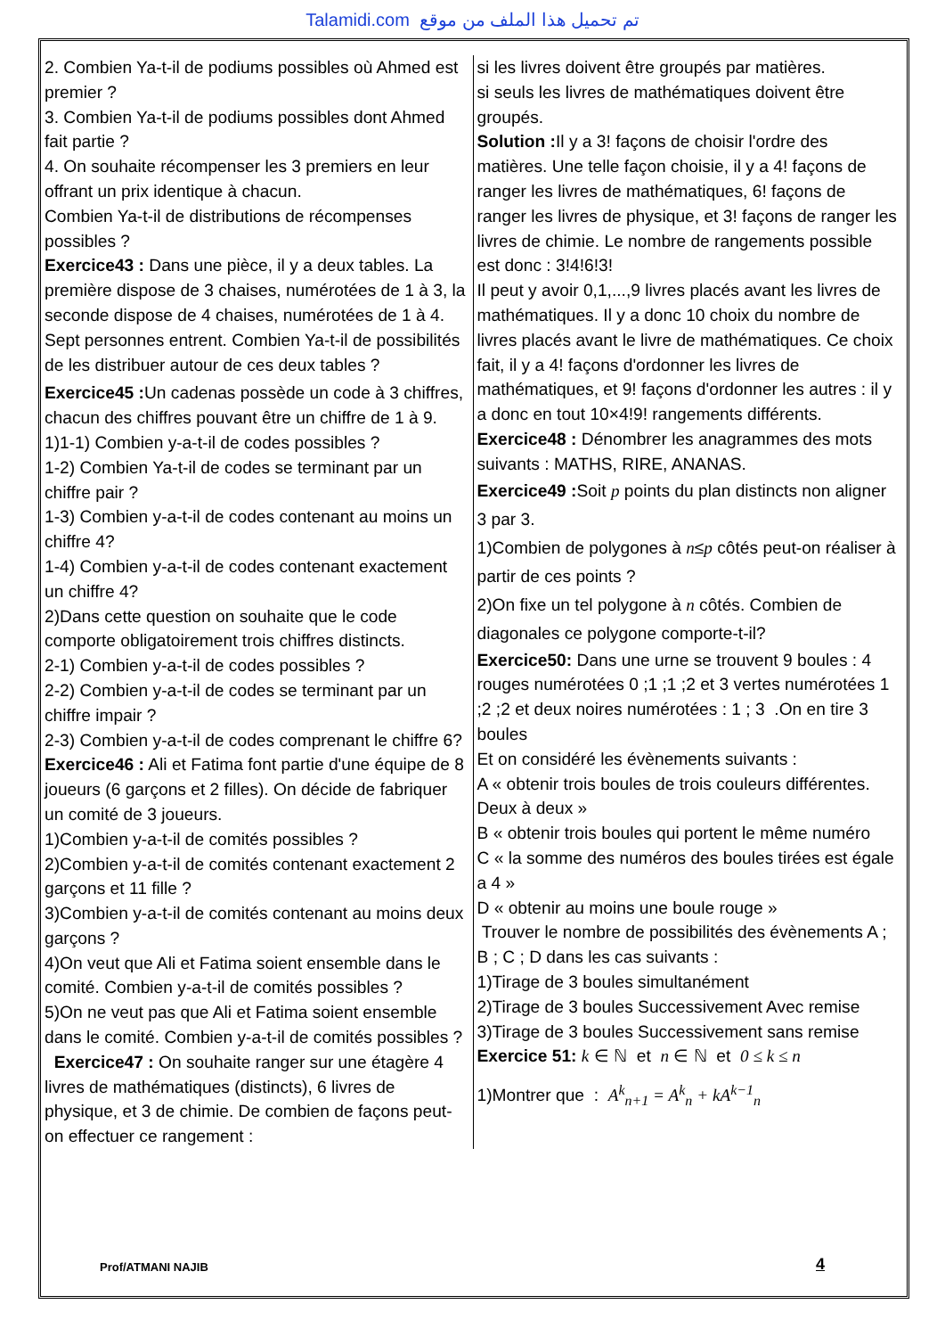Talamidi.com تم تحميل هذا الملف من موقع
2. Combien Ya-t-il de podiums possibles où Ahmed est premier ?
3. Combien Ya-t-il de podiums possibles dont Ahmed fait partie ?
4. On souhaite récompenser les 3 premiers en leur offrant un prix identique à chacun.
Combien Ya-t-il de distributions de récompenses possibles ?
Exercice43 : Dans une pièce, il y a deux tables. La première dispose de 3 chaises, numérotées de 1 à 3, la seconde dispose de 4 chaises, numérotées de 1 à 4. Sept personnes entrent. Combien Ya-t-il de possibilités de les distribuer autour de ces deux tables ?
Exercice45 : Un cadenas possède un code à 3 chiffres, chacun des chiffres pouvant être un chiffre de 1 à 9.
1)1-1) Combien y-a-t-il de codes possibles ?
1-2) Combien Ya-t-il de codes se terminant par un chiffre pair ?
1-3) Combien y-a-t-il de codes contenant au moins un chiffre 4?
1-4) Combien y-a-t-il de codes contenant exactement un chiffre 4?
2)Dans cette question on souhaite que le code comporte obligatoirement trois chiffres distincts.
2-1) Combien y-a-t-il de codes possibles ?
2-2) Combien y-a-t-il de codes se terminant par un chiffre impair ?
2-3) Combien y-a-t-il de codes comprenant le chiffre 6?
Exercice46 : Ali et Fatima font partie d'une équipe de 8 joueurs (6 garçons et 2 filles). On décide de fabriquer un comité de 3 joueurs.
1)Combien y-a-t-il de comités possibles ?
2)Combien y-a-t-il de comités contenant exactement 2 garçons et 11 fille ?
3)Combien y-a-t-il de comités contenant au moins deux garçons ?
4)On veut que Ali et Fatima soient ensemble dans le comité. Combien y-a-t-il de comités possibles ?
5)On ne veut pas que Ali et Fatima soient ensemble dans le comité. Combien y-a-t-il de comités possibles ?
Exercice47 : On souhaite ranger sur une étagère 4 livres de mathématiques (distincts), 6 livres de physique, et 3 de chimie. De combien de façons peut-on effectuer ce rangement :
si les livres doivent être groupés par matières.
si seuls les livres de mathématiques doivent être groupés.
Solution : Il y a 3! façons de choisir l'ordre des matières. Une telle façon choisie, il y a 4! façons de ranger les livres de mathématiques, 6! façons de ranger les livres de physique, et 3! façons de ranger les livres de chimie. Le nombre de rangements possible est donc : 3!4!6!3!
Il peut y avoir 0,1,...,9 livres placés avant les livres de mathématiques. Il y a donc 10 choix du nombre de livres placés avant le livre de mathématiques. Ce choix fait, il y a 4! façons d'ordonner les livres de mathématiques, et 9! façons d'ordonner les autres : il y a donc en tout 10×4!9! rangements différents.
Exercice48 : Dénombrer les anagrammes des mots suivants : MATHS, RIRE, ANANAS.
Exercice49 : Soit p points du plan distincts non aligner 3 par 3.
1)Combien de polygones à n≤p côtés peut-on réaliser à partir de ces points ?
2)On fixe un tel polygone à n côtés. Combien de diagonales ce polygone comporte-t-il?
Exercice50: Dans une urne se trouvent 9 boules : 4 rouges numérotées 0 ;1 ;1 ;2 et 3 vertes numérotées 1 ;2 ;2 et deux noires numérotées : 1 ; 3 .On en tire 3 boules
Et on considéré les évènements suivants :
A « obtenir trois boules de trois couleurs différentes. Deux à deux »
B « obtenir trois boules qui portent le même numéro
C « la somme des numéros des boules tirées est égale a 4 »
D « obtenir au moins une boule rouge »
Trouver le nombre de possibilités des évènements A ; B ; C ; D dans les cas suivants :
1)Tirage de 3 boules simultanément
2)Tirage de 3 boules Successivement Avec remise
3)Tirage de 3 boules Successivement sans remise
Exercice 51: k ∈ ℕ et n ∈ ℕ et 0 ≤ k ≤ n
1)Montrer que : A<sup>k</sup><sub>n+1</sub> = A<sup>k</sup><sub>n</sub> + kA<sup>k−1</sup><sub>n</sub>
Prof/ATMANI NAJIB 4